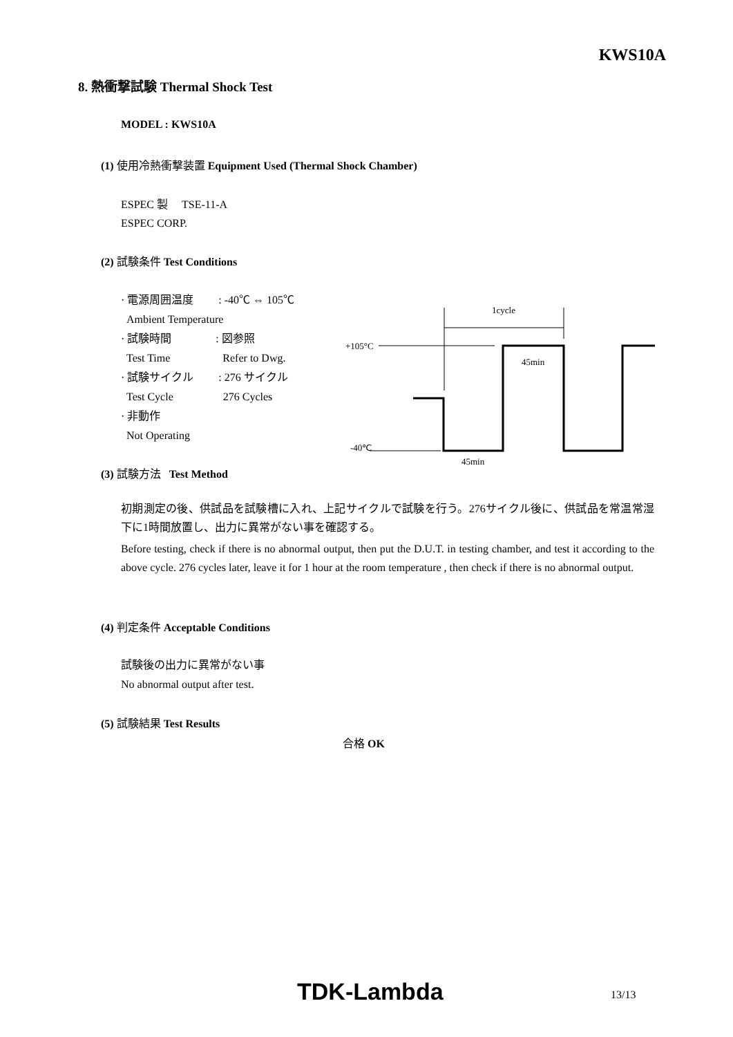KWS10A
8. 熱衝撃試験 Thermal Shock Test
MODEL : KWS10A
(1) 使用冷熱衝撃装置 Equipment Used (Thermal Shock Chamber)
ESPEC 製 TSE-11-A
ESPEC CORP.
(2) 試験条件 Test Conditions
· 電源周囲温度 : -40℃ ⇔ 105℃
Ambient Temperature
· 試験時間 : 図参照
Test Time Refer to Dwg.
· 試験サイクル : 276 サイクル
Test Cycle 276 Cycles
· 非動作
Not Operating
1cycle
+105°C
45min
-40℃
45min
(3) 試験方法 Test Method
初期測定の後、供試品を試験槽に入れ、上記サイクルで試験を行う。276サイクル後に、供試品を常温常湿下に1時間放置し、出力に異常がない事を確認する。
Before testing, check if there is no abnormal output, then put the D.U.T. in testing chamber, and test it according to the above cycle. 276 cycles later, leave it for 1 hour at the room temperature , then check if there is no abnormal output.
(4) 判定条件 Acceptable Conditions
試験後の出力に異常がない事
No abnormal output after test.
(5) 試験結果 Test Results
合格 OK
TDK-Lambda 13/13